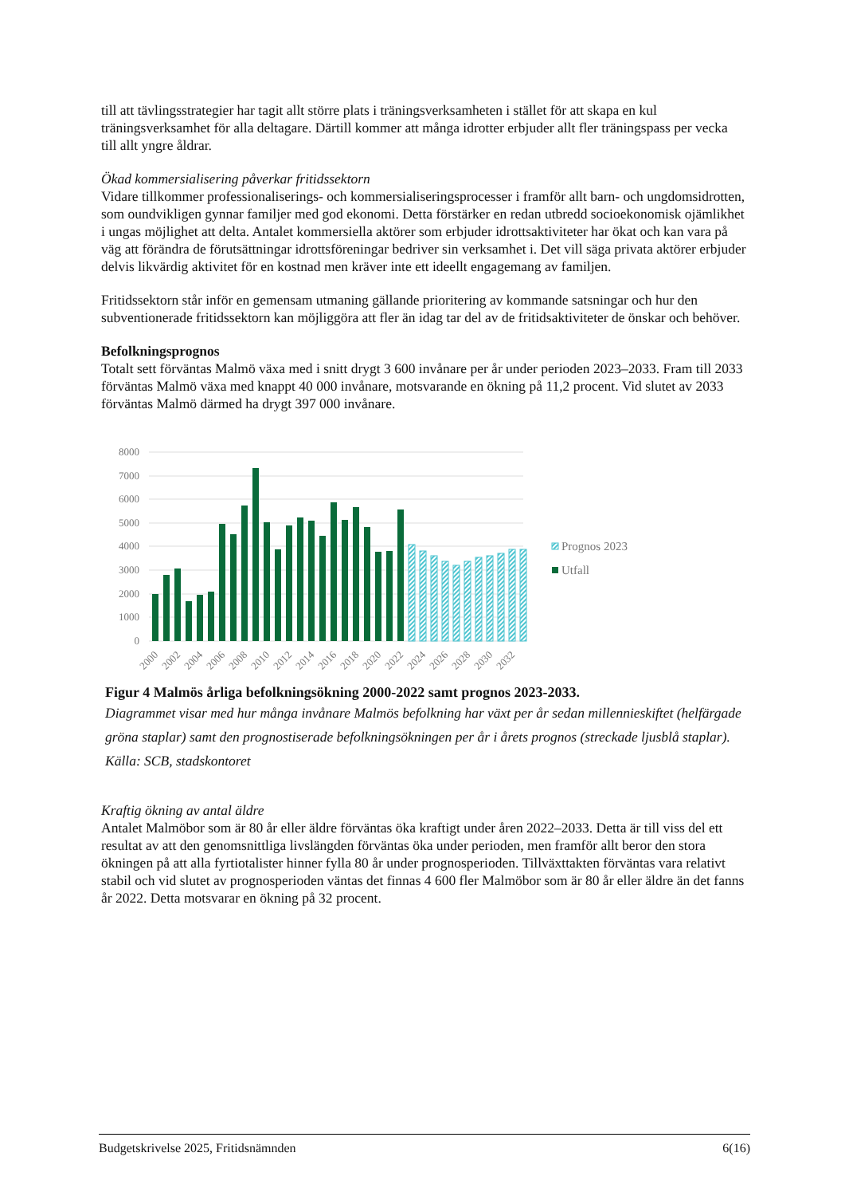till att tävlingsstrategier har tagit allt större plats i träningsverksamheten i stället för att skapa en kul träningsverksamhet för alla deltagare. Därtill kommer att många idrotter erbjuder allt fler träningspass per vecka till allt yngre åldrar.
Ökad kommersialisering påverkar fritidssektorn
Vidare tillkommer professionaliserings- och kommersialiseringsprocesser i framför allt barn- och ungdomsidrotten, som oundvikligen gynnar familjer med god ekonomi. Detta förstärker en redan utbredd socioekonomisk ojämlikhet i ungas möjlighet att delta. Antalet kommersiella aktörer som erbjuder idrottsaktiviteter har ökat och kan vara på väg att förändra de förutsättningar idrottsföreningar bedriver sin verksamhet i. Det vill säga privata aktörer erbjuder delvis likvärdig aktivitet för en kostnad men kräver inte ett ideellt engagemang av familjen.
Fritidssektorn står inför en gemensam utmaning gällande prioritering av kommande satsningar och hur den subventionerade fritidssektorn kan möjliggöra att fler än idag tar del av de fritidsaktiviteter de önskar och behöver.
Befolkningsprognos
Totalt sett förväntas Malmö växa med i snitt drygt 3 600 invånare per år under perioden 2023–2033. Fram till 2033 förväntas Malmö växa med knappt 40 000 invånare, motsvarande en ökning på 11,2 procent. Vid slutet av 2033 förväntas Malmö därmed ha drygt 397 000 invånare.
8000
7000
6000
5000
4000
3000
2000
1000
0
2000
2002
2004
2006
2008
2010
2012
2014
2016
2018
2020
2022
2024
2026
2028
2030
2032
Prognos 2023
Utfall
Figur 4 Malmös årliga befolkningsökning 2000-2022 samt prognos 2023-2033.
Diagrammet visar med hur många invånare Malmös befolkning har växt per år sedan millennieskiftet (helfärgade gröna staplar) samt den prognostiserade befolkningsökningen per år i årets prognos (streckade ljusblå staplar). Källa: SCB, stadskontoret
Kraftig ökning av antal äldre
Antalet Malmöbor som är 80 år eller äldre förväntas öka kraftigt under åren 2022–2033. Detta är till viss del ett resultat av att den genomsnittliga livslängden förväntas öka under perioden, men framför allt beror den stora ökningen på att alla fyrtiotalister hinner fylla 80 år under prognosperioden. Tillväxttakten förväntas vara relativt stabil och vid slutet av prognosperioden väntas det finnas 4 600 fler Malmöbor som är 80 år eller äldre än det fanns år 2022. Detta motsvarar en ökning på 32 procent.
Budgetskrivelse 2025, Fritidsnämnden 6(16)